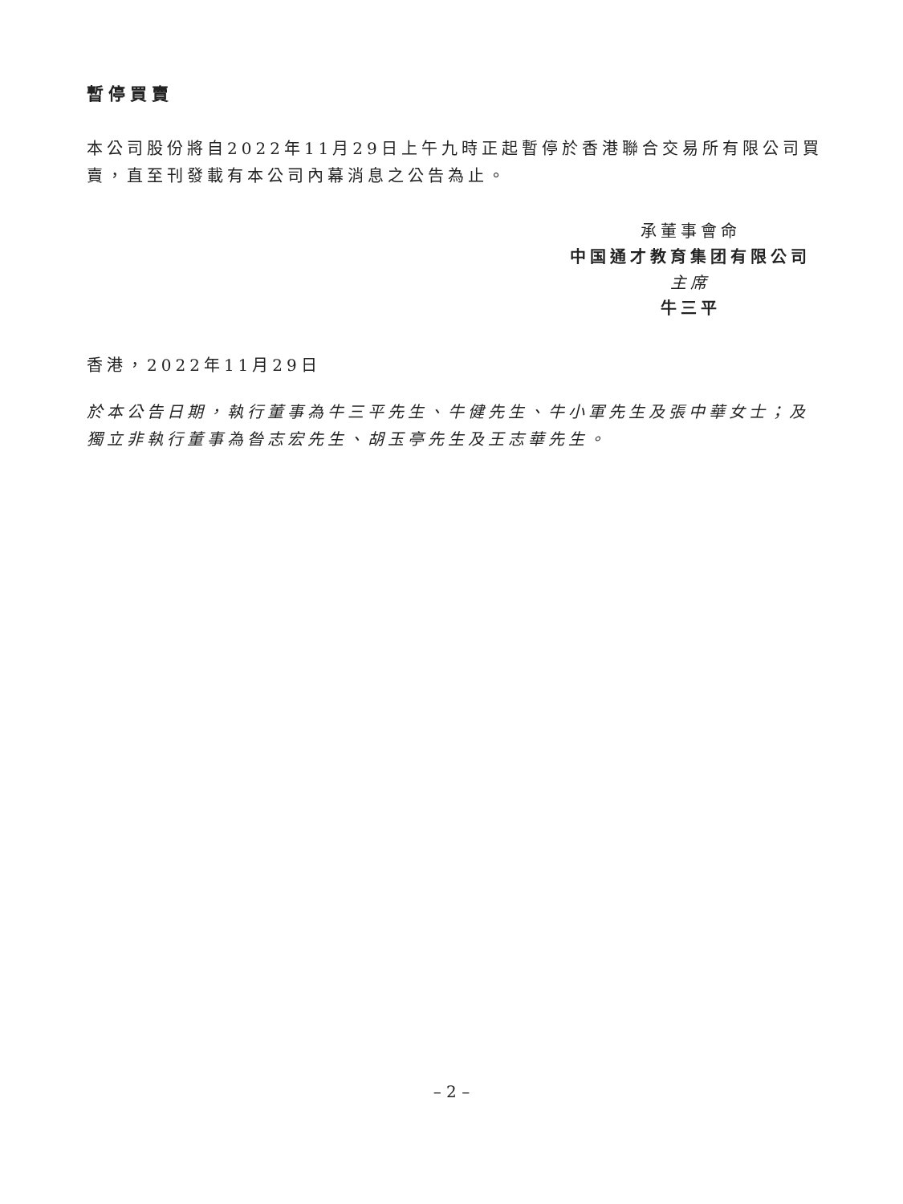暫停買賣
本公司股份將自2022年11月29日上午九時正起暫停於香港聯合交易所有限公司買賣，直至刊發載有本公司內幕消息之公告為止。
承董事會命
中国通才教育集团有限公司
主席
牛三平
香港，2022年11月29日
於本公告日期，執行董事為牛三平先生、牛健先生、牛小軍先生及張中華女士；及獨立非執行董事為昝志宏先生、胡玉亭先生及王志華先生。
– 2 –